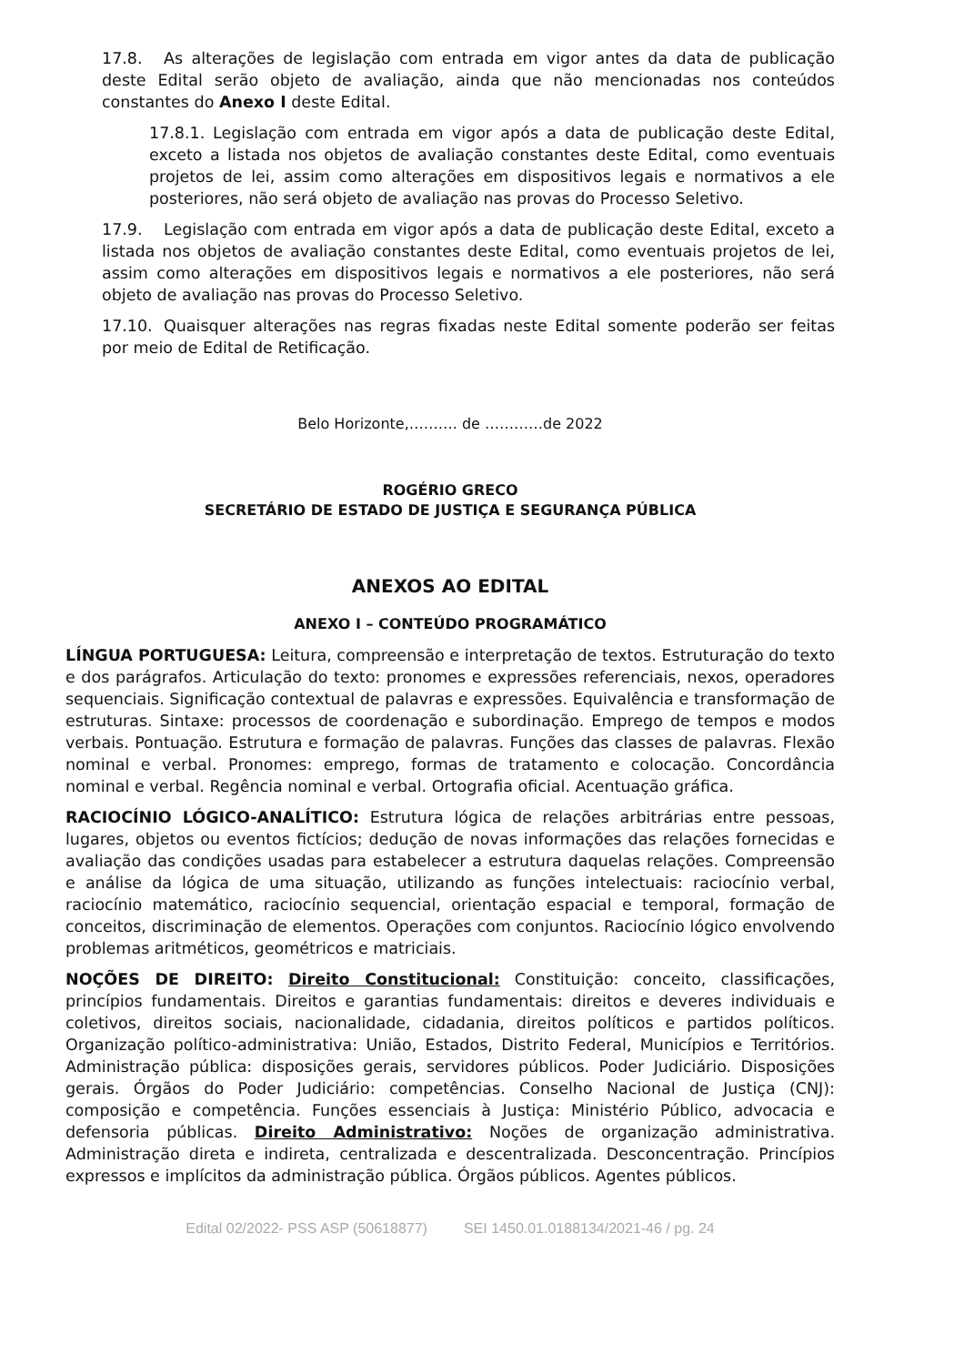17.8. As alterações de legislação com entrada em vigor antes da data de publicação deste Edital serão objeto de avaliação, ainda que não mencionadas nos conteúdos constantes do Anexo I deste Edital.
17.8.1. Legislação com entrada em vigor após a data de publicação deste Edital, exceto a listada nos objetos de avaliação constantes deste Edital, como eventuais projetos de lei, assim como alterações em dispositivos legais e normativos a ele posteriores, não será objeto de avaliação nas provas do Processo Seletivo.
17.9. Legislação com entrada em vigor após a data de publicação deste Edital, exceto a listada nos objetos de avaliação constantes deste Edital, como eventuais projetos de lei, assim como alterações em dispositivos legais e normativos a ele posteriores, não será objeto de avaliação nas provas do Processo Seletivo.
17.10. Quaisquer alterações nas regras fixadas neste Edital somente poderão ser feitas por meio de Edital de Retificação.
Belo Horizonte,………. de …………de 2022
ROGÉRIO GRECO
SECRETÁRIO DE ESTADO DE JUSTIÇA E SEGURANÇA PÚBLICA
ANEXOS AO EDITAL
ANEXO I – CONTEÚDO PROGRAMÁTICO
LÍNGUA PORTUGUESA: Leitura, compreensão e interpretação de textos. Estruturação do texto e dos parágrafos. Articulação do texto: pronomes e expressões referenciais, nexos, operadores sequenciais. Significação contextual de palavras e expressões. Equivalência e transformação de estruturas. Sintaxe: processos de coordenação e subordinação. Emprego de tempos e modos verbais. Pontuação. Estrutura e formação de palavras. Funções das classes de palavras. Flexão nominal e verbal. Pronomes: emprego, formas de tratamento e colocação. Concordância nominal e verbal. Regência nominal e verbal. Ortografia oficial. Acentuação gráfica.
RACIOCÍNIO LÓGICO-ANALÍTICO: Estrutura lógica de relações arbitrárias entre pessoas, lugares, objetos ou eventos fictícios; dedução de novas informações das relações fornecidas e avaliação das condições usadas para estabelecer a estrutura daquelas relações. Compreensão e análise da lógica de uma situação, utilizando as funções intelectuais: raciocínio verbal, raciocínio matemático, raciocínio sequencial, orientação espacial e temporal, formação de conceitos, discriminação de elementos. Operações com conjuntos. Raciocínio lógico envolvendo problemas aritméticos, geométricos e matriciais.
NOÇÕES DE DIREITO: Direito Constitucional: Constituição: conceito, classificações, princípios fundamentais. Direitos e garantias fundamentais: direitos e deveres individuais e coletivos, direitos sociais, nacionalidade, cidadania, direitos políticos e partidos políticos. Organização político-administrativa: União, Estados, Distrito Federal, Municípios e Territórios. Administração pública: disposições gerais, servidores públicos. Poder Judiciário. Disposições gerais. Órgãos do Poder Judiciário: competências. Conselho Nacional de Justiça (CNJ): composição e competência. Funções essenciais à Justiça: Ministério Público, advocacia e defensoria públicas. Direito Administrativo: Noções de organização administrativa. Administração direta e indireta, centralizada e descentralizada. Desconcentração. Princípios expressos e implícitos da administração pública. Órgãos públicos. Agentes públicos.
Edital 02/2022- PSS ASP (50618877) SEI 1450.01.0188134/2021-46 / pg. 24